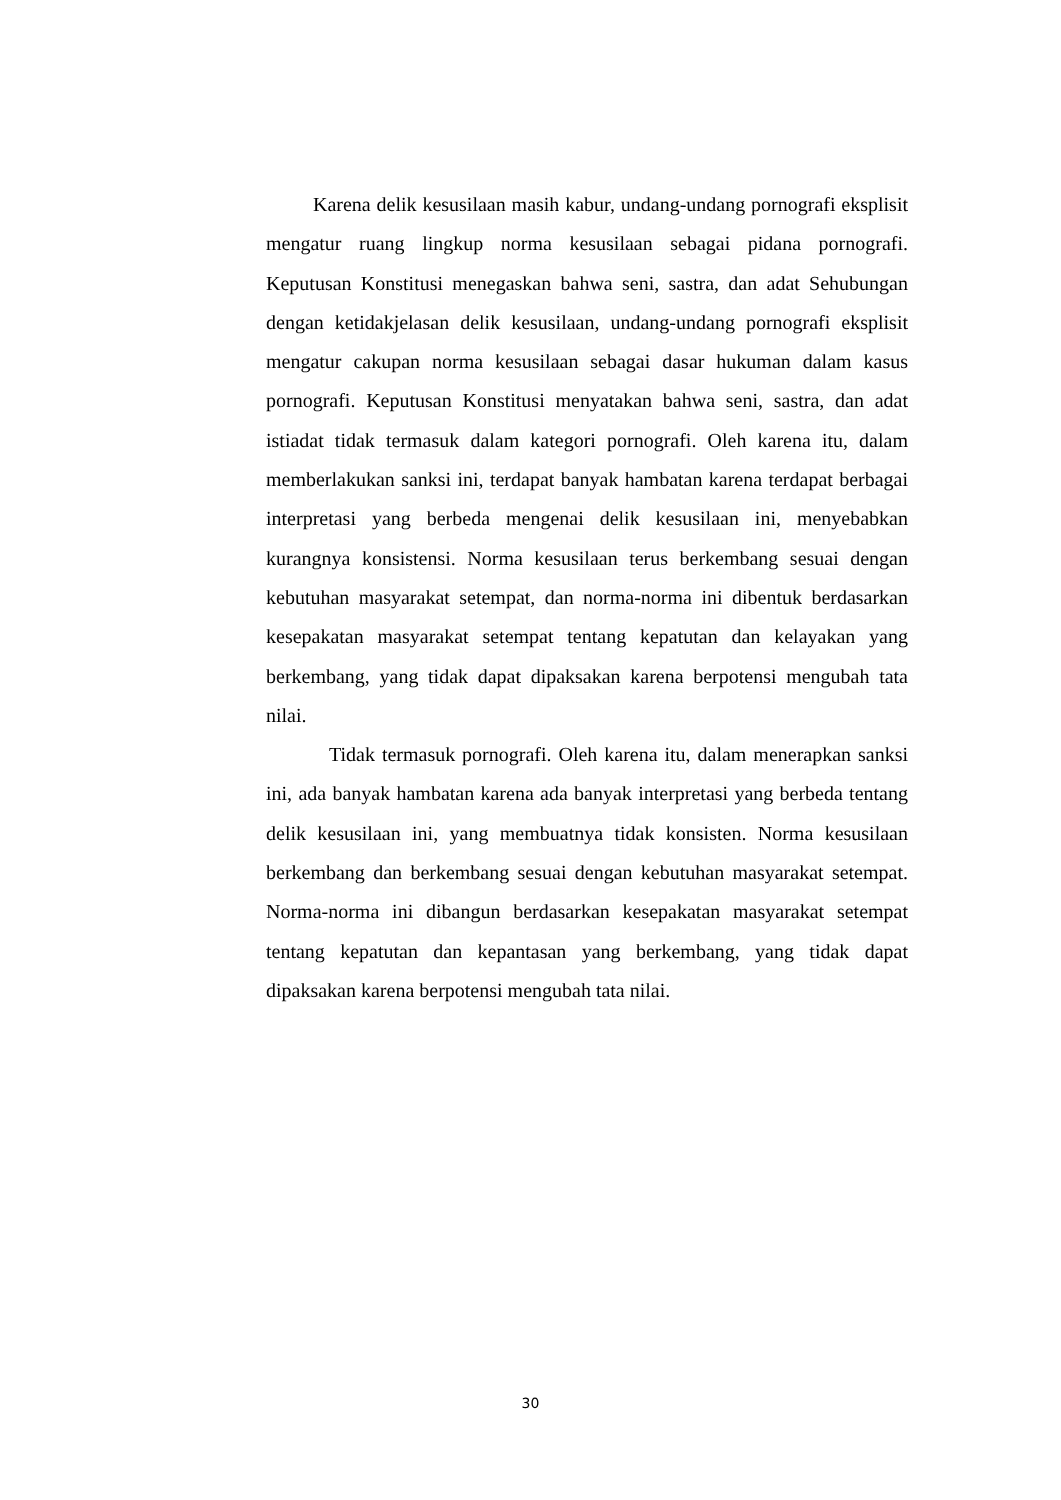Karena delik kesusilaan masih kabur, undang-undang pornografi eksplisit mengatur ruang lingkup norma kesusilaan sebagai pidana pornografi. Keputusan Konstitusi menegaskan bahwa seni, sastra, dan adat Sehubungan dengan ketidakjelasan delik kesusilaan, undang-undang pornografi eksplisit mengatur cakupan norma kesusilaan sebagai dasar hukuman dalam kasus pornografi. Keputusan Konstitusi menyatakan bahwa seni, sastra, dan adat istiadat tidak termasuk dalam kategori pornografi. Oleh karena itu, dalam memberlakukan sanksi ini, terdapat banyak hambatan karena terdapat berbagai interpretasi yang berbeda mengenai delik kesusilaan ini, menyebabkan kurangnya konsistensi. Norma kesusilaan terus berkembang sesuai dengan kebutuhan masyarakat setempat, dan norma-norma ini dibentuk berdasarkan kesepakatan masyarakat setempat tentang kepatutan dan kelayakan yang berkembang, yang tidak dapat dipaksakan karena berpotensi mengubah tata nilai.
Tidak termasuk pornografi. Oleh karena itu, dalam menerapkan sanksi ini, ada banyak hambatan karena ada banyak interpretasi yang berbeda tentang delik kesusilaan ini, yang membuatnya tidak konsisten. Norma kesusilaan berkembang dan berkembang sesuai dengan kebutuhan masyarakat setempat. Norma-norma ini dibangun berdasarkan kesepakatan masyarakat setempat tentang kepatutan dan kepantasan yang berkembang, yang tidak dapat dipaksakan karena berpotensi mengubah tata nilai.
30